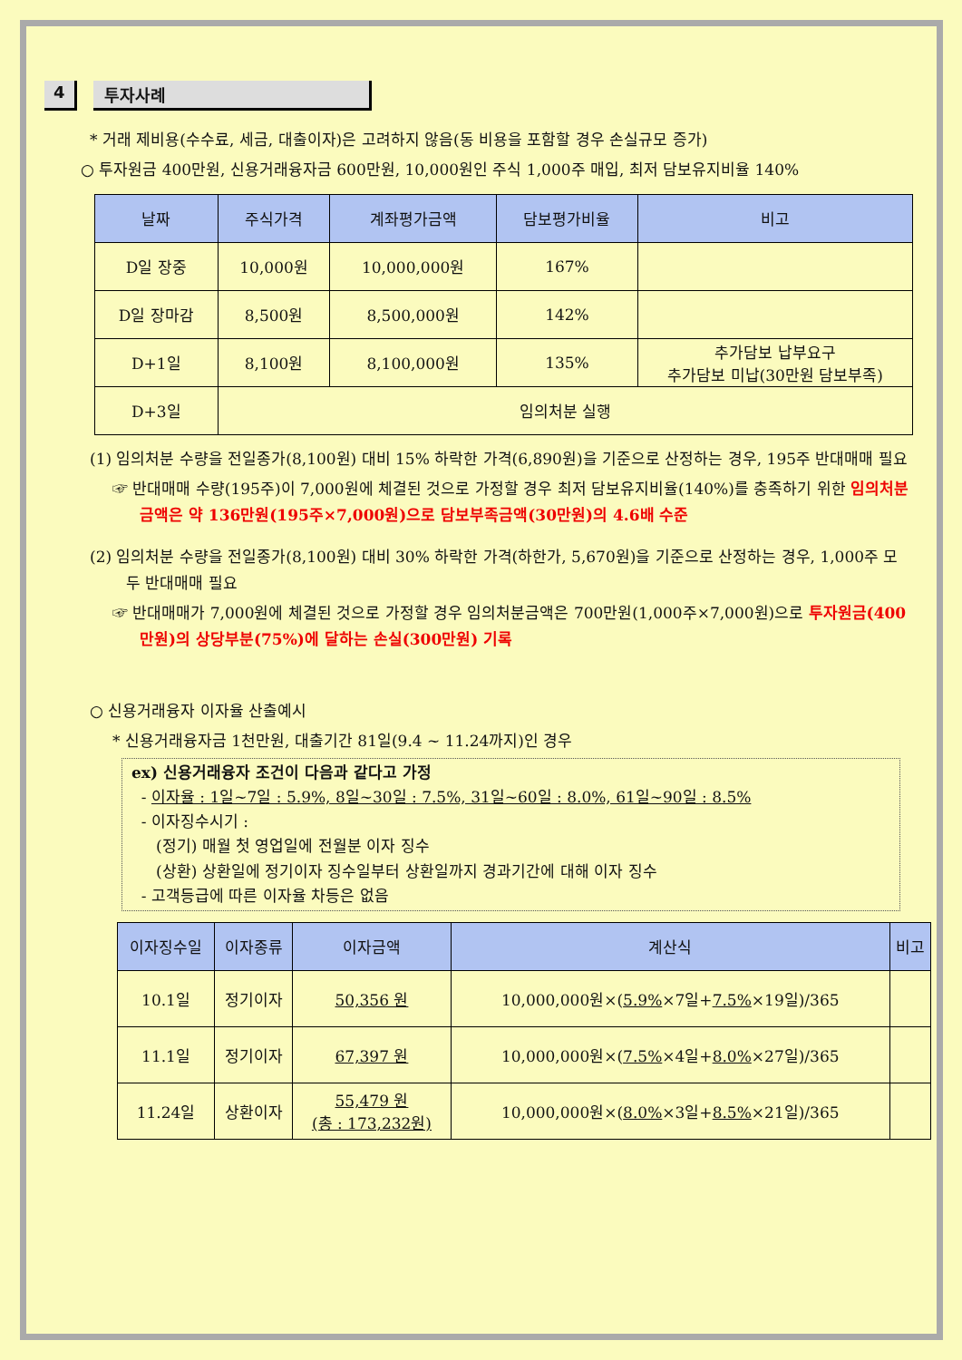4 투자사례
* 거래 제비용(수수료, 세금, 대출이자)은 고려하지 않음(동 비용을 포함할 경우 손실규모 증가)
○ 투자원금 400만원, 신용거래융자금 600만원, 10,000원인 주식 1,000주 매입, 최저 담보유지비율 140%
| 날짜 | 주식가격 | 계좌평가금액 | 담보평가비율 | 비고 |
| --- | --- | --- | --- | --- |
| D일 장중 | 10,000원 | 10,000,000원 | 167% | |
| D일 장마감 | 8,500원 | 8,500,000원 | 142% | |
| D+1일 | 8,100원 | 8,100,000원 | 135% | 추가담보 납부요구 추가담보 미납(30만원 담보부족) |
| D+3일 | 임의처분 실행 | | | |
(1) 임의처분 수량을 전일종가(8,100원) 대비 15% 하락한 가격(6,890원)을 기준으로 산정하는 경우, 195주 반대매매 필요
☞ 반대매매 수량(195주)이 7,000원에 체결된 것으로 가정할 경우 최저 담보유지비율(140%)를 충족하기 위한 임의처분 금액은 약 136만원(195주×7,000원)으로 담보부족금액(30만원)의 4.6배 수준
(2) 임의처분 수량을 전일종가(8,100원) 대비 30% 하락한 가격(하한가, 5,670원)을 기준으로 산정하는 경우, 1,000주 모두 반대매매 필요
☞ 반대매매가 7,000원에 체결된 것으로 가정할 경우 임의처분금액은 700만원(1,000주×7,000원)으로 투자원금(400만원)의 상당부분(75%)에 달하는 손실(300만원) 기록
○ 신용거래융자 이자율 산출예시
* 신용거래융자금 1천만원, 대출기간 81일(9.4 ~ 11.24까지)인 경우
ex) 신용거래융자 조건이 다음과 같다고 가정
- 이자율 : 1일~7일 : 5.9%, 8일~30일 : 7.5%, 31일~60일 : 8.0%, 61일~90일 : 8.5%
- 이자징수시기 :
(정기) 매월 첫 영업일에 전월분 이자 징수
(상환) 상환일에 정기이자 징수일부터 상환일까지 경과기간에 대해 이자 징수
- 고객등급에 따른 이자율 차등은 없음
| 이자징수일 | 이자종류 | 이자금액 | 계산식 | 비고 |
| --- | --- | --- | --- | --- |
| 10.1일 | 정기이자 | 50,356 원 | 10,000,000원×( 5.9% ×7일+ 7.5% ×19일)/365 | |
| 11.1일 | 정기이자 | 67,397 원 | 10,000,000원×( 7.5% ×4일+ 8.0% ×27일)/365 | |
| 11.24일 | 상환이자 | 55,479 원 (총 : 173,232원) | 10,000,000원×( 8.0% ×3일+ 8.5% ×21일)/365 | |